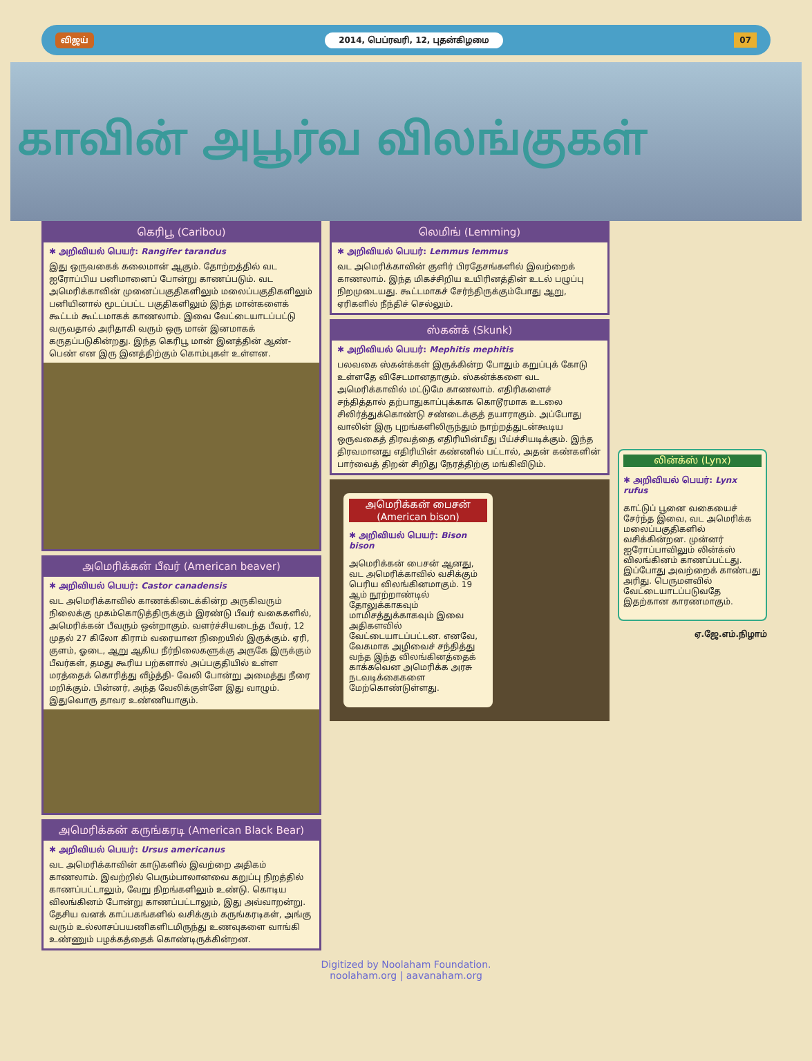விஜய் 2014, பெப்ரவரி, 12, புதன்கிழமை 07
காவின் அபூர்வ விலங்குகள்
கெரிபூ (Caribou)
✱ அறிவியல் பெயர்: Rangifer tarandus
இது ஒருவகைக் கலைமான் ஆகும். தோற்றத்தில் வட ஐரோப்பிய பனிமானைப் போன்று காணப்படும். வட அமெரிக்காவின் முனைப்பகுதிகளிலும் மலைப்பகுதிகளிலும் பனியினால் மூடப்பட்ட பகுதிகளிலும் இந்த மான்களைக் கூட்டம் கூட்டமாகக் காணலாம். இவை வேட்டையாடப்பட்டு வருவதால் அரிதாகி வரும் ஒரு மான் இனமாகக் கருதப்படுகின்றது. இந்த கெரிபூ மான் இனத்தின் ஆண்-பெண் என இரு இனத்திற்கும் கொம்புகள் உள்ளன.
அமெரிக்கன் பீவர் (American beaver)
✱ அறிவியல் பெயர்: Castor canadensis
வட அமெரிக்காவில் காணக்கிடைக்கின்ற அருகிவரும் நிலைக்கு முகம்கொடுத்திருக்கும் இரண்டு பீவர் வகைகளில், அமெரிக்கன் பீவரும் ஒன்றாகும். வளர்ச்சியடைந்த பீவர், 12 முதல் 27 கிலோ கிராம் வரையான நிறையில் இருக்கும். ஏரி, குளம், ஓடை, ஆறு ஆகிய நீர்நிலைகளுக்கு அருகே இருக்கும் பீவர்கள், தமது கூரிய பற்களால் அப்பகுதியில் உள்ள மரத்தைக் கொரித்து வீழ்த்தி- வேலி போன்று அமைத்து நீரை மறிக்கும். பின்னர், அந்த வேலிக்குள்ளே இது வாழும். இதுவொரு தாவர உண்ணியாகும்.
அமெரிக்கன் கருங்கரடி (American Black Bear)
✱ அறிவியல் பெயர்: Ursus americanus
வட அமெரிக்காவின் காடுகளில் இவற்றை அதிகம் காணலாம். இவற்றில் பெரும்பாலானவை கறுப்பு நிறத்தில் காணப்பட்டாலும், வேறு நிறங்களிலும் உண்டு. கொடிய விலங்கினம் போன்று காணப்பட்டாலும், இது அவ்வாறன்று. தேசிய வனக் காப்பகங்களில் வசிக்கும் கருங்கரடிகள், அங்கு வரும் உல்லாசப்பயணிகளிடமிருந்து உணவுகளை வாங்கி உண்ணும் பழக்கத்தைக் கொண்டிருக்கின்றன.
லெமிங் (Lemming)
✱ அறிவியல் பெயர்: Lemmus lemmus
வட அமெரிக்காவின் குளிர் பிரதேசங்களில் இவற்றைக் காணலாம். இந்த மிகச்சிறிய உயிரினத்தின் உடல் பழுப்பு நிறமுடையது. கூட்டமாகச் சேர்ந்திருக்கும்போது ஆறு, ஏரிகளில் நீந்திச் செல்லும்.
ஸ்கன்க் (Skunk)
✱ அறிவியல் பெயர்: Mephitis mephitis
பலவகை ஸ்கன்க்கள் இருக்கின்ற போதும் கறுப்புக் கோடு உள்ளதே விசேடமானதாகும். ஸ்கன்க்களை வட அமெரிக்காவில் மட்டுமே காணலாம். எதிரிகளைச் சந்தித்தால் தற்பாதுகாப்புக்காக கொடூரமாக உடலை சிலிர்த்துக்கொண்டு சண்டைக்குத் தயாராகும். அப்போது வாலின் இரு புறங்களிலிருந்தும் நாற்றத்துடன்கூடிய ஒருவகைத் திரவத்தை எதிரியின்மீது பீய்ச்சியடிக்கும். இந்த திரவமானது எதிரியின் கண்ணில் பட்டால், அதன் கண்களின் பார்வைத் திறன் சிறிது நேரத்திற்கு மங்கிவிடும்.
அமெரிக்கன் பைசன் (American bison)
✱ அறிவியல் பெயர்: Bison bison
அமெரிக்கன் பைசன் ஆனது, வட அமெரிக்காவில் வசிக்கும் பெரிய விலங்கினமாகும். 19 ஆம் நூற்றாண்டில் தோலுக்காகவும் மாமிசத்துக்காகவும் இவை அதிகளவில் வேட்டையாடப்பட்டன. எனவே, வேகமாக அழிவைச் சந்தித்து வந்த இந்த விலங்கினத்தைக் காக்கவென அமெரிக்க அரசு நடவடிக்கைகளை மேற்கொண்டுள்ளது.
லின்க்ஸ் (Lynx)
✱ அறிவியல் பெயர்: Lynx rufus
காட்டுப் பூனை வகையைச் சேர்ந்த இவை, வட அமெரிக்க மலைப்பகுதிகளில் வசிக்கின்றன. முன்னர் ஐரோப்பாவிலும் லின்க்ஸ் விலங்கினம் காணப்பட்டது. இப்போது அவற்றைக் காண்பது அரிது. பெருமளவில் வேட்டையாடப்படுவதே இதற்கான காரணமாகும்.
ஏ.ஜே.எம்.நிழாம்
Digitized by Noolaham Foundation.
noolaham.org | aavanaham.org